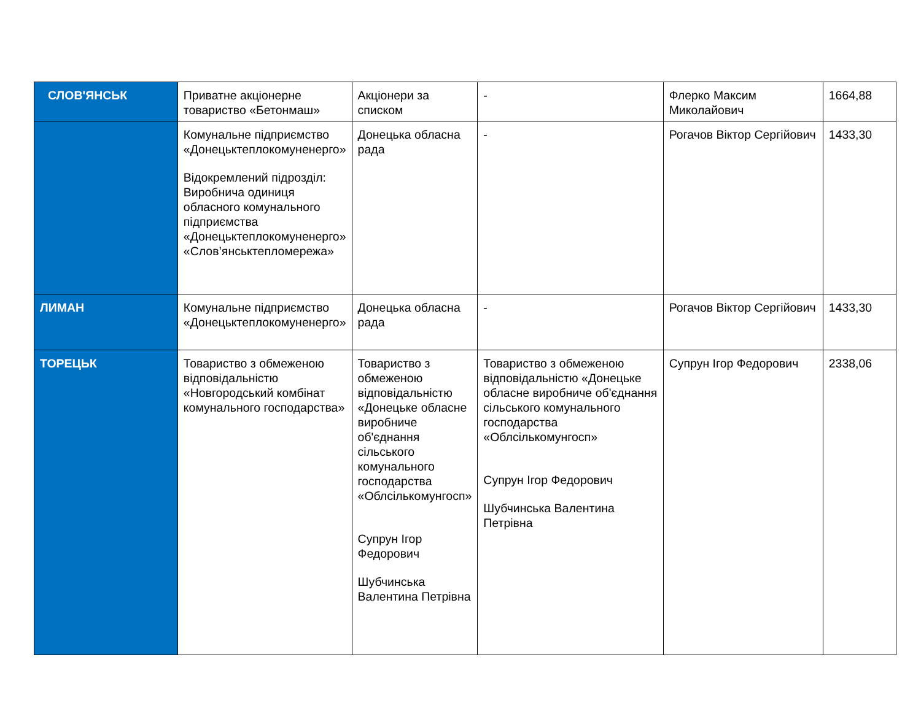| СЛОВ'ЯНСЬК | Приватне акціонерне товариство «Бетонмаш» | Акціонери за списком | - | Флерко Максим Миколайович | 1664,88 |
| | Комунальне підприємство «Донецьктеплокомуненерго» Відокремлений підрозділ: Виробнича одиниця обласного комунального підприємства «Донецьктеплокомуненерго» «Слов’янськтепломережа» | Донецька обласна рада | - | Рогачов Віктор Сергійович | 1433,30 |
| ЛИМАН | Комунальне підприємство «Донецьктеплокомуненерго» | Донецька обласна рада | - | Рогачов Віктор Сергійович | 1433,30 |
| ТОРЕЦЬК | Товариство з обмеженою відповідальністю «Новгородський комбінат комунального господарства» | Товариство з обмеженою відповідальністю «Донецьке обласне виробниче об'єднання сільського комунального господарства «Облсількомунгосп» Супрун Ігор Федорович Шубчинська Валентина Петрівна | Товариство з обмеженою відповідальністю «Донецьке обласне виробниче об'єднання сільського комунального господарства «Облсількомунгосп» Супрун Ігор Федорович Шубчинська Валентина Петрівна | Супрун Ігор Федорович | 2338,06 |